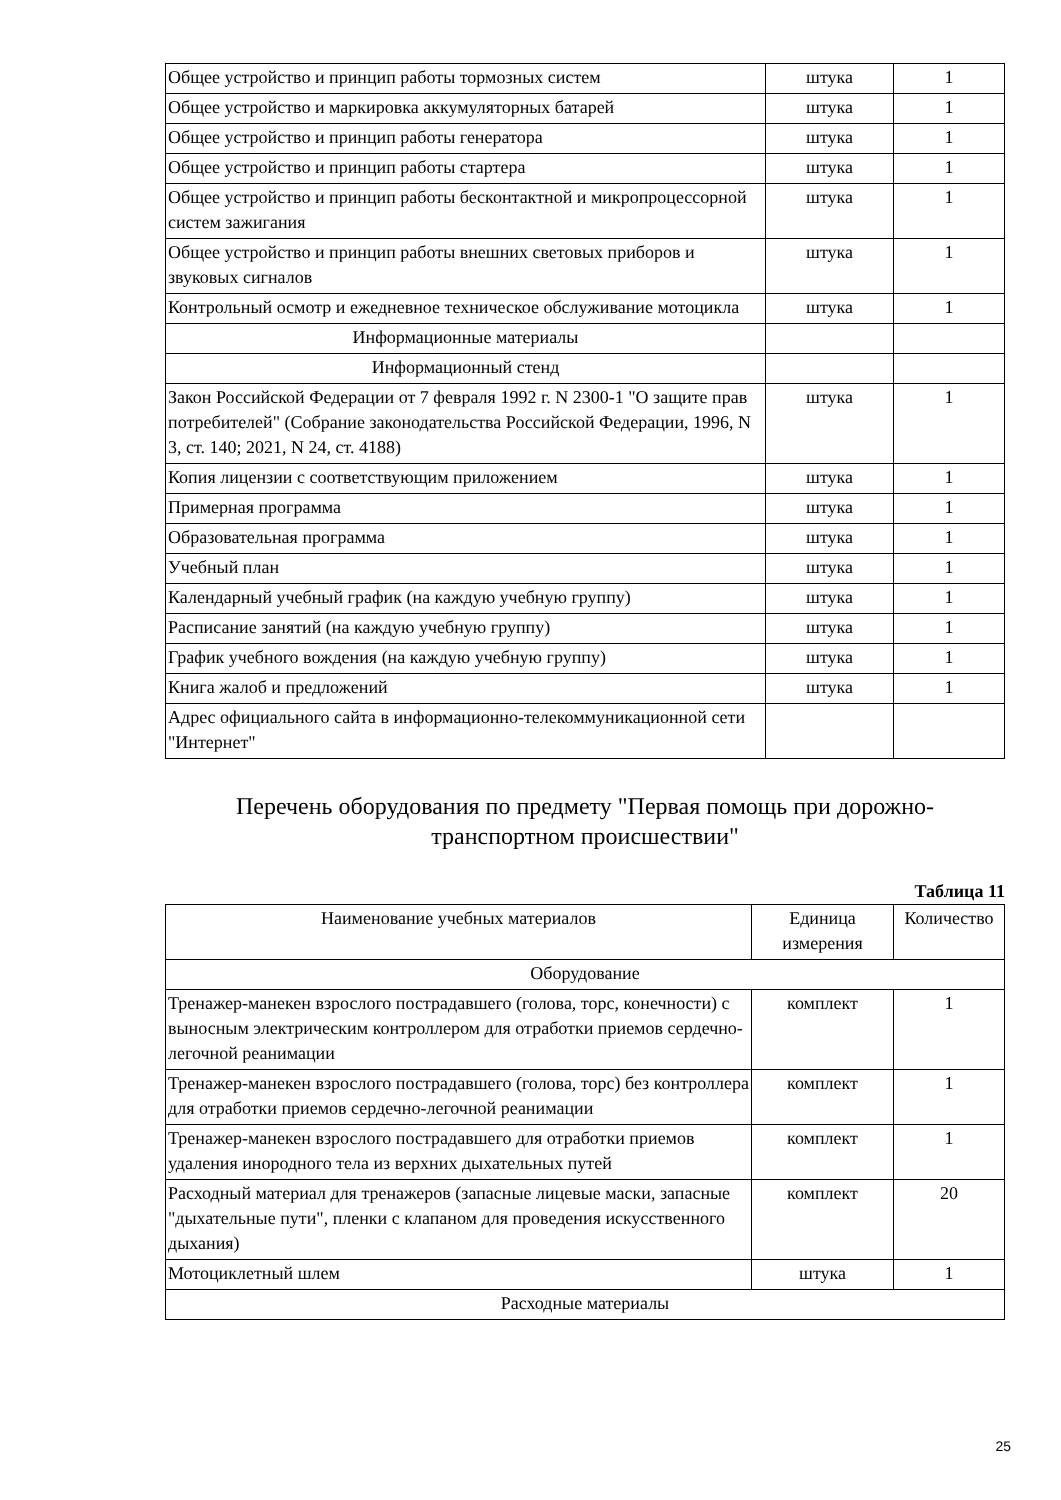| Общее устройство и принцип работы тормозных систем | штука | 1 |
| Общее устройство и маркировка аккумуляторных батарей | штука | 1 |
| Общее устройство и принцип работы генератора | штука | 1 |
| Общее устройство и принцип работы стартера | штука | 1 |
| Общее устройство и принцип работы бесконтактной и микропроцессорной систем зажигания | штука | 1 |
| Общее устройство и принцип работы внешних световых приборов и звуковых сигналов | штука | 1 |
| Контрольный осмотр и ежедневное техническое обслуживание мотоцикла | штука | 1 |
| Информационные материалы | | |
| Информационный стенд | | |
| Закон Российской Федерации от 7 февраля 1992 г. N 2300-1 "О защите прав потребителей" (Собрание законодательства Российской Федерации, 1996, N 3, ст. 140; 2021, N 24, ст. 4188) | штука | 1 |
| Копия лицензии с соответствующим приложением | штука | 1 |
| Примерная программа | штука | 1 |
| Образовательная программа | штука | 1 |
| Учебный план | штука | 1 |
| Календарный учебный график (на каждую учебную группу) | штука | 1 |
| Расписание занятий (на каждую учебную группу) | штука | 1 |
| График учебного вождения (на каждую учебную группу) | штука | 1 |
| Книга жалоб и предложений | штука | 1 |
| Адрес официального сайта в информационно-телекоммуникационной сети "Интернет" | | |
Перечень оборудования по предмету "Первая помощь при дорожно-
транспортном происшествии"
Таблица 11
| Наименование учебных материалов | Единица измерения | Количество |
| --- | --- | --- |
| Оборудование | | |
| Тренажер-манекен взрослого пострадавшего (голова, торс, конечности) с выносным электрическим контроллером для отработки приемов сердечно-легочной реанимации | комплект | 1 |
| Тренажер-манекен взрослого пострадавшего (голова, торс) без контроллера для отработки приемов сердечно-легочной реанимации | комплект | 1 |
| Тренажер-манекен взрослого пострадавшего для отработки приемов удаления инородного тела из верхних дыхательных путей | комплект | 1 |
| Расходный материал для тренажеров (запасные лицевые маски, запасные "дыхательные пути", пленки с клапаном для проведения искусственного дыхания) | комплект | 20 |
| Мотоциклетный шлем | штука | 1 |
| Расходные материалы | | |
25